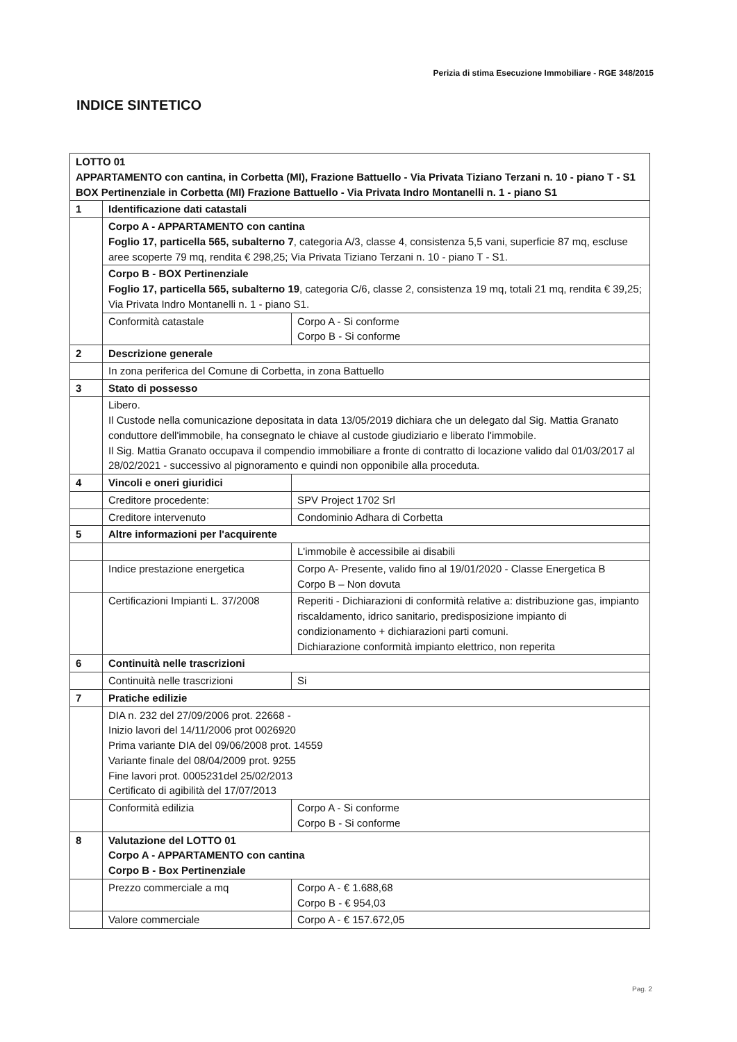Perizia di stima Esecuzione Immobiliare - RGE 348/2015
INDICE SINTETICO
| LOTTO 01 APPARTAMENTO con cantina, in Corbetta (MI), Frazione Battuello - Via Privata Tiziano Terzani n. 10 - piano T - S1 BOX Pertinenziale in Corbetta (MI) Frazione Battuello - Via Privata Indro Montanelli n. 1 - piano S1 | | |
| 1 | Identificazione dati catastali | |
| | Corpo A - APPARTAMENTO con cantina Foglio 17, particella 565, subalterno 7 , categoria A/3, classe 4, consistenza 5,5 vani, superficie 87 mq, escluse aree scoperte 79 mq, rendita € 298,25; Via Privata Tiziano Terzani n. 10 - piano T - S1. | |
| | Corpo B - BOX Pertinenziale Foglio 17, particella 565, subalterno 19 , categoria C/6, classe 2, consistenza 19 mq, totali 21 mq, rendita € 39,25; Via Privata Indro Montanelli n. 1 - piano S1. | |
| | Conformità catastale | Corpo A - Si conforme Corpo B - Si conforme |
| 2 | Descrizione generale | |
| | In zona periferica del Comune di Corbetta, in zona Battuello | |
| 3 | Stato di possesso | |
| | Libero. Il Custode nella comunicazione depositata in data 13/05/2019 dichiara che un delegato dal Sig. Mattia Granato conduttore dell'immobile, ha consegnato le chiave al custode giudiziario e liberato l'immobile. Il Sig. Mattia Granato occupava il compendio immobiliare a fronte di contratto di locazione valido dal 01/03/2017 al 28/02/2021 - successivo al pignoramento e quindi non opponibile alla proceduta. | |
| 4 | Vincoli e oneri giuridici | |
| | Creditore procedente: | SPV Project 1702 Srl |
| | Creditore intervenuto | Condominio Adhara di Corbetta |
| 5 | Altre informazioni per l'acquirente | |
| | | L'immobile è accessibile ai disabili |
| | Indice prestazione energetica | Corpo A- Presente, valido fino al 19/01/2020 - Classe Energetica B Corpo B – Non dovuta |
| | Certificazioni Impianti L. 37/2008 | Reperiti - Dichiarazioni di conformità relative a: distribuzione gas, impianto riscaldamento, idrico sanitario, predisposizione impianto di condizionamento + dichiarazioni parti comuni. Dichiarazione conformità impianto elettrico, non reperita |
| 6 | Continuità nelle trascrizioni | |
| | Continuità nelle trascrizioni | Si |
| 7 | Pratiche edilizie | |
| | DIA n. 232 del 27/09/2006 prot. 22668 - Inizio lavori del 14/11/2006 prot 0026920 Prima variante DIA del 09/06/2008 prot. 14559 Variante finale del 08/04/2009 prot. 9255 Fine lavori prot. 0005231del 25/02/2013 Certificato di agibilità del 17/07/2013 | |
| | Conformità edilizia | Corpo A - Si conforme Corpo B - Si conforme |
| 8 | Valutazione del LOTTO 01 Corpo A - APPARTAMENTO con cantina Corpo B - Box Pertinenziale | |
| | Prezzo commerciale a mq | Corpo A - € 1.688,68 Corpo B - € 954,03 |
| | Valore commerciale | Corpo A - € 157.672,05 |
Pag. 2